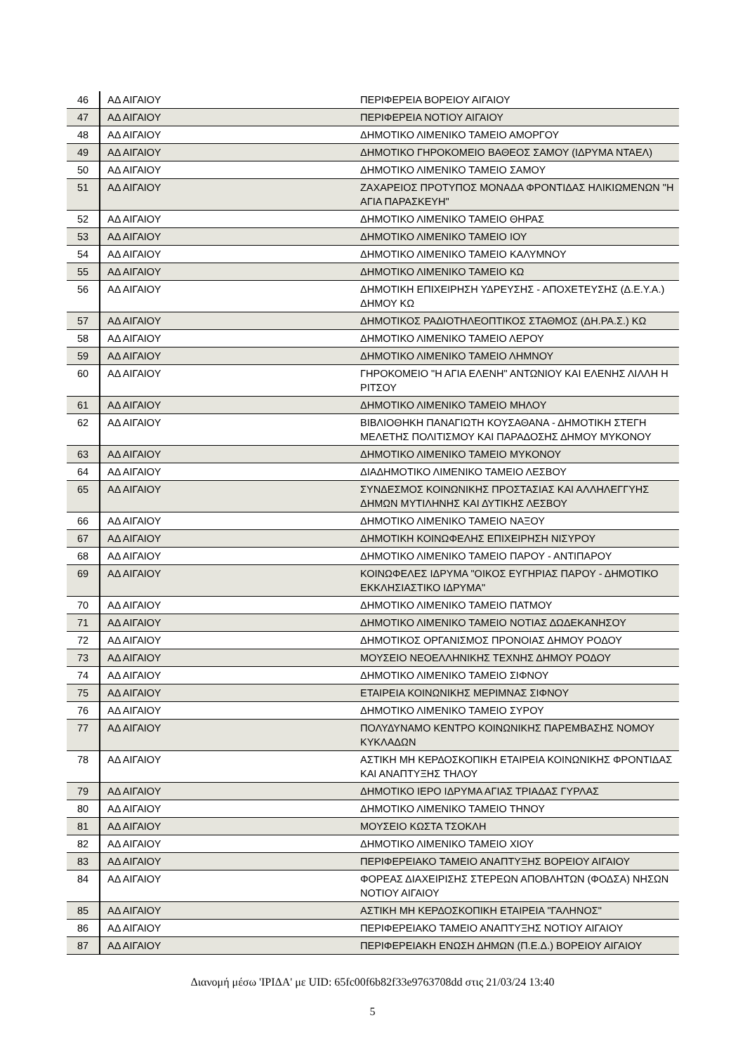| 46 | ΑΔ ΑΙΓΑΙΟΥ | ΠΕΡΙΦΕΡΕΙΑ ΒΟΡΕΙΟΥ ΑΙΓΑΙΟΥ |
| 47 | ΑΔ ΑΙΓΑΙΟΥ | ΠΕΡΙΦΕΡΕΙΑ ΝΟΤΙΟΥ ΑΙΓΑΙΟΥ |
| 48 | ΑΔ ΑΙΓΑΙΟΥ | ΔΗΜΟΤΙΚΟ ΛΙΜΕΝΙΚΟ ΤΑΜΕΙΟ ΑΜΟΡΓΟΥ |
| 49 | ΑΔ ΑΙΓΑΙΟΥ | ΔΗΜΟΤΙΚΟ ΓΗΡΟΚΟΜΕΙΟ ΒΑΘΕΟΣ ΣΑΜΟΥ (ΙΔΡΥΜΑ ΝΤΑΕΛ) |
| 50 | ΑΔ ΑΙΓΑΙΟΥ | ΔΗΜΟΤΙΚΟ ΛΙΜΕΝΙΚΟ ΤΑΜΕΙΟ ΣΑΜΟΥ |
| 51 | ΑΔ ΑΙΓΑΙΟΥ | ΖΑΧΑΡΕΙΟΣ ΠΡΟΤΥΠΟΣ ΜΟΝΑΔΑ ΦΡΟΝΤΙΔΑΣ ΗΛΙΚΙΩΜΕΝΩΝ "Η ΑΓΙΑ ΠΑΡΑΣΚΕΥΗ" |
| 52 | ΑΔ ΑΙΓΑΙΟΥ | ΔΗΜΟΤΙΚΟ ΛΙΜΕΝΙΚΟ ΤΑΜΕΙΟ ΘΗΡΑΣ |
| 53 | ΑΔ ΑΙΓΑΙΟΥ | ΔΗΜΟΤΙΚΟ ΛΙΜΕΝΙΚΟ ΤΑΜΕΙΟ ΙΟΥ |
| 54 | ΑΔ ΑΙΓΑΙΟΥ | ΔΗΜΟΤΙΚΟ ΛΙΜΕΝΙΚΟ ΤΑΜΕΙΟ ΚΑΛΥΜΝΟΥ |
| 55 | ΑΔ ΑΙΓΑΙΟΥ | ΔΗΜΟΤΙΚΟ ΛΙΜΕΝΙΚΟ ΤΑΜΕΙΟ ΚΩ |
| 56 | ΑΔ ΑΙΓΑΙΟΥ | ΔΗΜΟΤΙΚΗ ΕΠΙΧΕΙΡΗΣΗ ΥΔΡΕΥΣΗΣ - ΑΠΟΧΕΤΕΥΣΗΣ (Δ.Ε.Υ.Α.) ΔΗΜΟΥ ΚΩ |
| 57 | ΑΔ ΑΙΓΑΙΟΥ | ΔΗΜΟΤΙΚΟΣ ΡΑΔΙΟΤΗΛΕΟΠΤΙΚΟΣ ΣΤΑΘΜΟΣ (ΔΗ.ΡΑ.Σ.) ΚΩ |
| 58 | ΑΔ ΑΙΓΑΙΟΥ | ΔΗΜΟΤΙΚΟ ΛΙΜΕΝΙΚΟ ΤΑΜΕΙΟ ΛΕΡΟΥ |
| 59 | ΑΔ ΑΙΓΑΙΟΥ | ΔΗΜΟΤΙΚΟ ΛΙΜΕΝΙΚΟ ΤΑΜΕΙΟ ΛΗΜΝΟΥ |
| 60 | ΑΔ ΑΙΓΑΙΟΥ | ΓΗΡΟΚΟΜΕΙΟ "Η ΑΓΙΑ ΕΛΕΝΗ" ΑΝΤΩΝΙΟΥ ΚΑΙ ΕΛΕΝΗΣ ΛΙΛΛΗ Η ΡΙΤΣΟΥ |
| 61 | ΑΔ ΑΙΓΑΙΟΥ | ΔΗΜΟΤΙΚΟ ΛΙΜΕΝΙΚΟ ΤΑΜΕΙΟ ΜΗΛΟΥ |
| 62 | ΑΔ ΑΙΓΑΙΟΥ | ΒΙΒΛΙΟΘΗΚΗ ΠΑΝΑΓΙΩΤΗ ΚΟΥΣΑΘΑΝΑ - ΔΗΜΟΤΙΚΗ ΣΤΕΓΗ ΜΕΛΕΤΗΣ ΠΟΛΙΤΙΣΜΟΥ ΚΑΙ ΠΑΡΑΔΟΣΗΣ ΔΗΜΟΥ ΜΥΚΟΝΟΥ |
| 63 | ΑΔ ΑΙΓΑΙΟΥ | ΔΗΜΟΤΙΚΟ ΛΙΜΕΝΙΚΟ ΤΑΜΕΙΟ ΜΥΚΟΝΟΥ |
| 64 | ΑΔ ΑΙΓΑΙΟΥ | ΔΙΑΔΗΜΟΤΙΚΟ ΛΙΜΕΝΙΚΟ ΤΑΜΕΙΟ ΛΕΣΒΟΥ |
| 65 | ΑΔ ΑΙΓΑΙΟΥ | ΣΥΝΔΕΣΜΟΣ ΚΟΙΝΩΝΙΚΗΣ ΠΡΟΣΤΑΣΙΑΣ ΚΑΙ ΑΛΛΗΛΕΓΓΥΗΣ ΔΗΜΩΝ ΜΥΤΙΛΗΝΗΣ ΚΑΙ ΔΥΤΙΚΗΣ ΛΕΣΒΟΥ |
| 66 | ΑΔ ΑΙΓΑΙΟΥ | ΔΗΜΟΤΙΚΟ ΛΙΜΕΝΙΚΟ ΤΑΜΕΙΟ ΝΑΞΟΥ |
| 67 | ΑΔ ΑΙΓΑΙΟΥ | ΔΗΜΟΤΙΚΗ ΚΟΙΝΩΦΕΛΗΣ ΕΠΙΧΕΙΡΗΣΗ ΝΙΣΥΡΟΥ |
| 68 | ΑΔ ΑΙΓΑΙΟΥ | ΔΗΜΟΤΙΚΟ ΛΙΜΕΝΙΚΟ ΤΑΜΕΙΟ ΠΑΡΟΥ - ΑΝΤΙΠΑΡΟΥ |
| 69 | ΑΔ ΑΙΓΑΙΟΥ | ΚΟΙΝΩΦΕΛΕΣ ΙΔΡΥΜΑ "ΟΙΚΟΣ ΕΥΓΗΡΙΑΣ ΠΑΡΟΥ - ΔΗΜΟΤΙΚΟ ΕΚΚΛΗΣΙΑΣΤΙΚΟ ΙΔΡΥΜΑ" |
| 70 | ΑΔ ΑΙΓΑΙΟΥ | ΔΗΜΟΤΙΚΟ ΛΙΜΕΝΙΚΟ ΤΑΜΕΙΟ ΠΑΤΜΟΥ |
| 71 | ΑΔ ΑΙΓΑΙΟΥ | ΔΗΜΟΤΙΚΟ ΛΙΜΕΝΙΚΟ ΤΑΜΕΙΟ ΝΟΤΙΑΣ ΔΩΔΕΚΑΝΗΣΟΥ |
| 72 | ΑΔ ΑΙΓΑΙΟΥ | ΔΗΜΟΤΙΚΟΣ ΟΡΓΑΝΙΣΜΟΣ ΠΡΟΝΟΙΑΣ ΔΗΜΟΥ ΡΟΔΟΥ |
| 73 | ΑΔ ΑΙΓΑΙΟΥ | ΜΟΥΣΕΙΟ ΝΕΟΕΛΛΗΝΙΚΗΣ ΤΕΧΝΗΣ ΔΗΜΟΥ ΡΟΔΟΥ |
| 74 | ΑΔ ΑΙΓΑΙΟΥ | ΔΗΜΟΤΙΚΟ ΛΙΜΕΝΙΚΟ ΤΑΜΕΙΟ ΣΙΦΝΟΥ |
| 75 | ΑΔ ΑΙΓΑΙΟΥ | ΕΤΑΙΡΕΙΑ ΚΟΙΝΩΝΙΚΗΣ ΜΕΡΙΜΝΑΣ ΣΙΦΝΟΥ |
| 76 | ΑΔ ΑΙΓΑΙΟΥ | ΔΗΜΟΤΙΚΟ ΛΙΜΕΝΙΚΟ ΤΑΜΕΙΟ ΣΥΡΟΥ |
| 77 | ΑΔ ΑΙΓΑΙΟΥ | ΠΟΛΥΔΥΝΑΜΟ ΚΕΝΤΡΟ ΚΟΙΝΩΝΙΚΗΣ ΠΑΡΕΜΒΑΣΗΣ ΝΟΜΟΥ ΚΥΚΛΑΔΩΝ |
| 78 | ΑΔ ΑΙΓΑΙΟΥ | ΑΣΤΙΚΗ ΜΗ ΚΕΡΔΟΣΚΟΠΙΚΗ ΕΤΑΙΡΕΙΑ ΚΟΙΝΩΝΙΚΗΣ ΦΡΟΝΤΙΔΑΣ ΚΑΙ ΑΝΑΠΤΥΞΗΣ ΤΗΛΟΥ |
| 79 | ΑΔ ΑΙΓΑΙΟΥ | ΔΗΜΟΤΙΚΟ ΙΕΡΟ ΙΔΡΥΜΑ ΑΓΙΑΣ ΤΡΙΑΔΑΣ ΓΥΡΛΑΣ |
| 80 | ΑΔ ΑΙΓΑΙΟΥ | ΔΗΜΟΤΙΚΟ ΛΙΜΕΝΙΚΟ ΤΑΜΕΙΟ ΤΗΝΟΥ |
| 81 | ΑΔ ΑΙΓΑΙΟΥ | ΜΟΥΣΕΙΟ ΚΩΣΤΑ ΤΣΟΚΛΗ |
| 82 | ΑΔ ΑΙΓΑΙΟΥ | ΔΗΜΟΤΙΚΟ ΛΙΜΕΝΙΚΟ ΤΑΜΕΙΟ ΧΙΟΥ |
| 83 | ΑΔ ΑΙΓΑΙΟΥ | ΠΕΡΙΦΕΡΕΙΑΚΟ ΤΑΜΕΙΟ ΑΝΑΠΤΥΞΗΣ ΒΟΡΕΙΟΥ ΑΙΓΑΙΟΥ |
| 84 | ΑΔ ΑΙΓΑΙΟΥ | ΦΟΡΕΑΣ ΔΙΑΧΕΙΡΙΣΗΣ ΣΤΕΡΕΩΝ ΑΠΟΒΛΗΤΩΝ (ΦΟΔΣΑ) ΝΗΣΩΝ ΝΟΤΙΟΥ ΑΙΓΑΙΟΥ |
| 85 | ΑΔ ΑΙΓΑΙΟΥ | ΑΣΤΙΚΗ ΜΗ ΚΕΡΔΟΣΚΟΠΙΚΗ ΕΤΑΙΡΕΙΑ "ΓΑΛΗΝΟΣ" |
| 86 | ΑΔ ΑΙΓΑΙΟΥ | ΠΕΡΙΦΕΡΕΙΑΚΟ ΤΑΜΕΙΟ ΑΝΑΠΤΥΞΗΣ ΝΟΤΙΟΥ ΑΙΓΑΙΟΥ |
| 87 | ΑΔ ΑΙΓΑΙΟΥ | ΠΕΡΙΦΕΡΕΙΑΚΗ ΕΝΩΣΗ ΔΗΜΩΝ (Π.Ε.Δ.) ΒΟΡΕΙΟΥ ΑΙΓΑΙΟΥ |
Διανομή μέσω 'ΙΡΙΔΑ' με UID: 65fc00f6b82f33e9763708dd στις 21/03/24 13:40
5